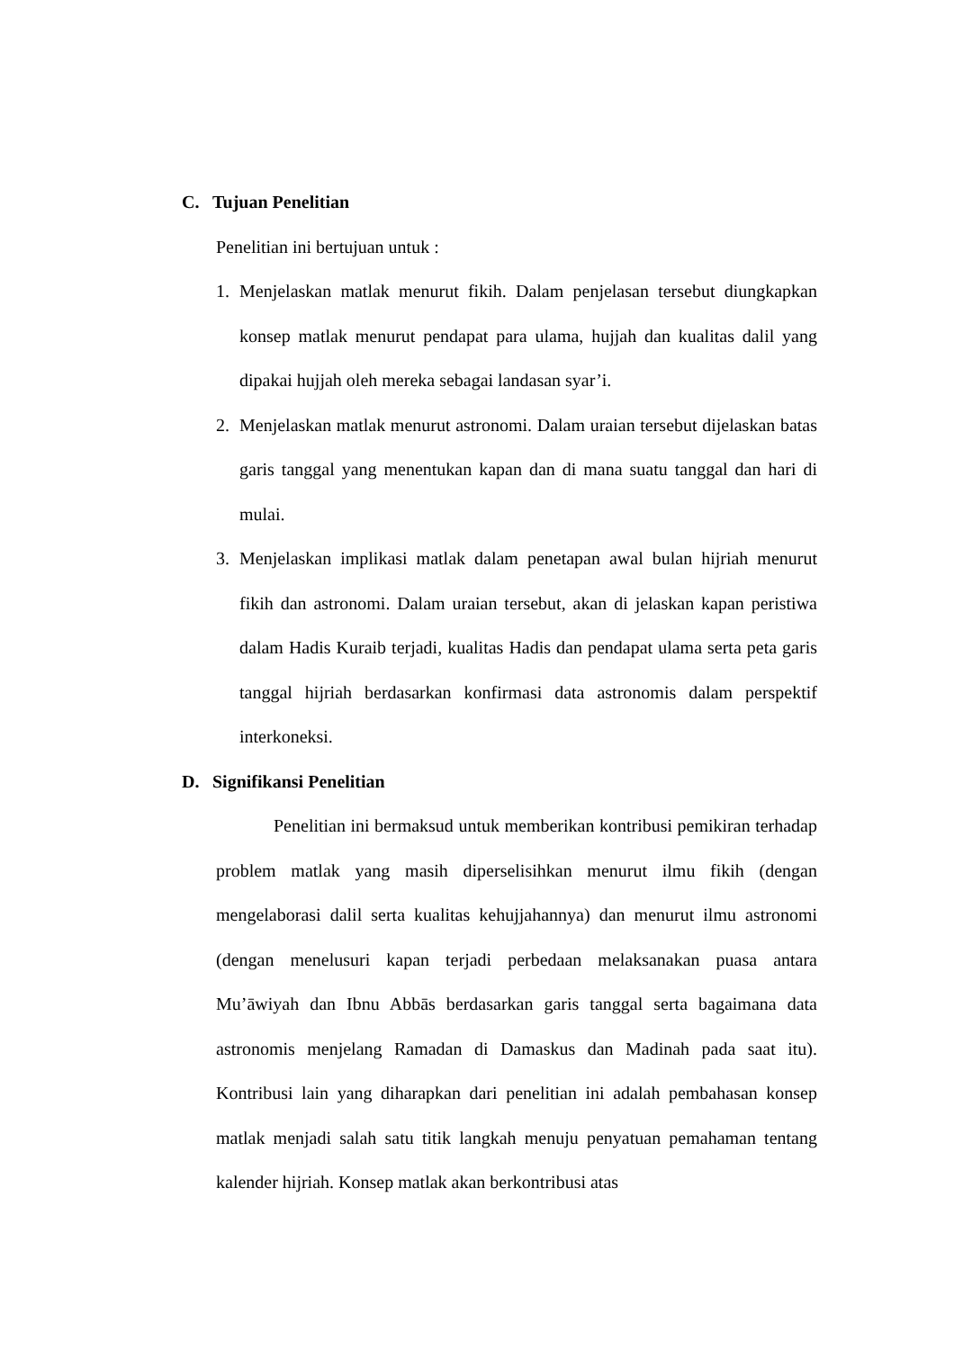C. Tujuan Penelitian
Penelitian ini bertujuan untuk :
1. Menjelaskan matlak menurut fikih. Dalam penjelasan tersebut diungkapkan konsep matlak menurut pendapat para ulama, hujjah dan kualitas dalil yang dipakai hujjah oleh mereka sebagai landasan syar’i.
2. Menjelaskan matlak menurut astronomi. Dalam uraian tersebut dijelaskan batas garis tanggal yang menentukan kapan dan di mana suatu tanggal dan hari di mulai.
3. Menjelaskan implikasi matlak dalam penetapan awal bulan hijriah menurut fikih dan astronomi. Dalam uraian tersebut, akan di jelaskan kapan peristiwa dalam Hadis Kuraib terjadi, kualitas Hadis dan pendapat ulama serta peta garis tanggal hijriah berdasarkan konfirmasi data astronomis dalam perspektif interkoneksi.
D. Signifikansi Penelitian
Penelitian ini bermaksud untuk memberikan kontribusi pemikiran terhadap problem matlak yang masih diperselisihkan menurut ilmu fikih (dengan mengelaborasi dalil serta kualitas kehujjahannya) dan menurut ilmu astronomi (dengan menelusuri kapan terjadi perbedaan melaksanakan puasa antara Mu’āwiyah dan Ibnu Abbās berdasarkan garis tanggal serta bagaimana data astronomis menjelang Ramadan di Damaskus dan Madinah pada saat itu). Kontribusi lain yang diharapkan dari penelitian ini adalah pembahasan konsep matlak menjadi salah satu titik langkah menuju penyatuan pemahaman tentang kalender hijriah. Konsep matlak akan berkontribusi atas